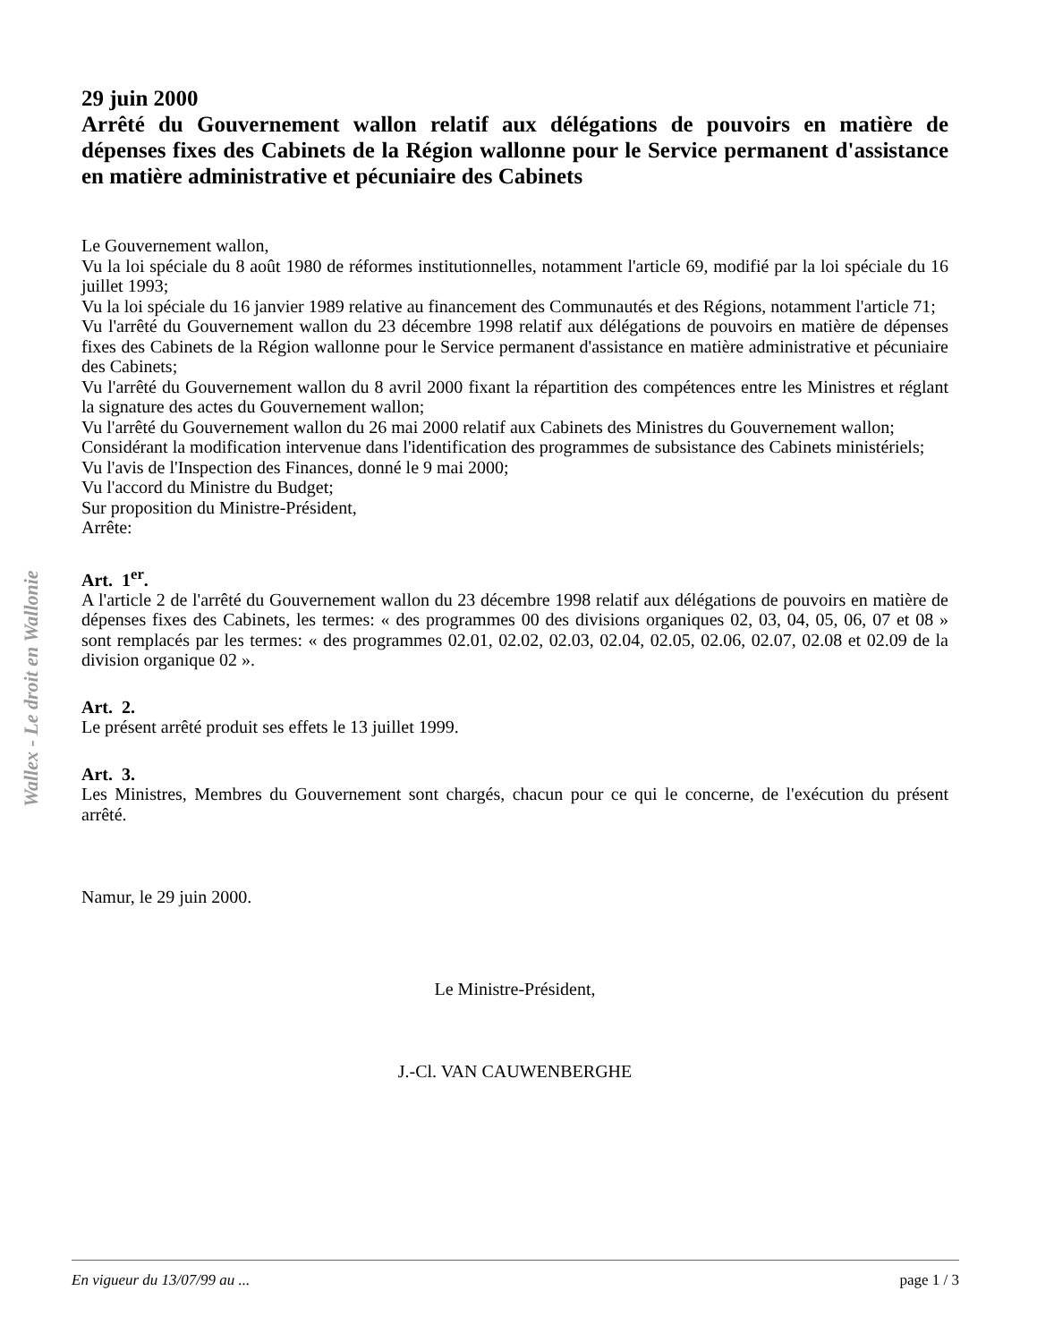Wallex - Le droit en Wallonie
29 juin 2000
Arrêté du Gouvernement wallon relatif aux délégations de pouvoirs en matière de dépenses fixes des Cabinets de la Région wallonne pour le Service permanent d'assistance en matière administrative et pécuniaire des Cabinets
Le Gouvernement wallon,
Vu la loi spéciale du 8 août 1980 de réformes institutionnelles, notamment l'article 69, modifié par la loi spéciale du 16 juillet 1993;
Vu la loi spéciale du 16 janvier 1989 relative au financement des Communautés et des Régions, notamment l'article 71;
Vu l'arrêté du Gouvernement wallon du 23 décembre 1998 relatif aux délégations de pouvoirs en matière de dépenses fixes des Cabinets de la Région wallonne pour le Service permanent d'assistance en matière administrative et pécuniaire des Cabinets;
Vu l'arrêté du Gouvernement wallon du 8 avril 2000 fixant la répartition des compétences entre les Ministres et réglant la signature des actes du Gouvernement wallon;
Vu l'arrêté du Gouvernement wallon du 26 mai 2000 relatif aux Cabinets des Ministres du Gouvernement wallon;
Considérant la modification intervenue dans l'identification des programmes de subsistance des Cabinets ministériels;
Vu l'avis de l'Inspection des Finances, donné le 9 mai 2000;
Vu l'accord du Ministre du Budget;
Sur proposition du Ministre-Président,
Arrête:
Art. 1<sup>er</sup>.
A l'article 2 de l'arrêté du Gouvernement wallon du 23 décembre 1998 relatif aux délégations de pouvoirs en matière de dépenses fixes des Cabinets, les termes: « des programmes 00 des divisions organiques 02, 03, 04, 05, 06, 07 et 08 » sont remplacés par les termes: « des programmes 02.01, 02.02, 02.03, 02.04, 02.05, 02.06, 02.07, 02.08 et 02.09 de la division organique 02 ».
Art. 2.
Le présent arrêté produit ses effets le 13 juillet 1999.
Art. 3.
Les Ministres, Membres du Gouvernement sont chargés, chacun pour ce qui le concerne, de l'exécution du présent arrêté.
Namur, le 29 juin 2000.
Le Ministre-Président,
J.-Cl. VAN CAUWENBERGHE
En vigueur du 13/07/99 au ... page 1 / 3